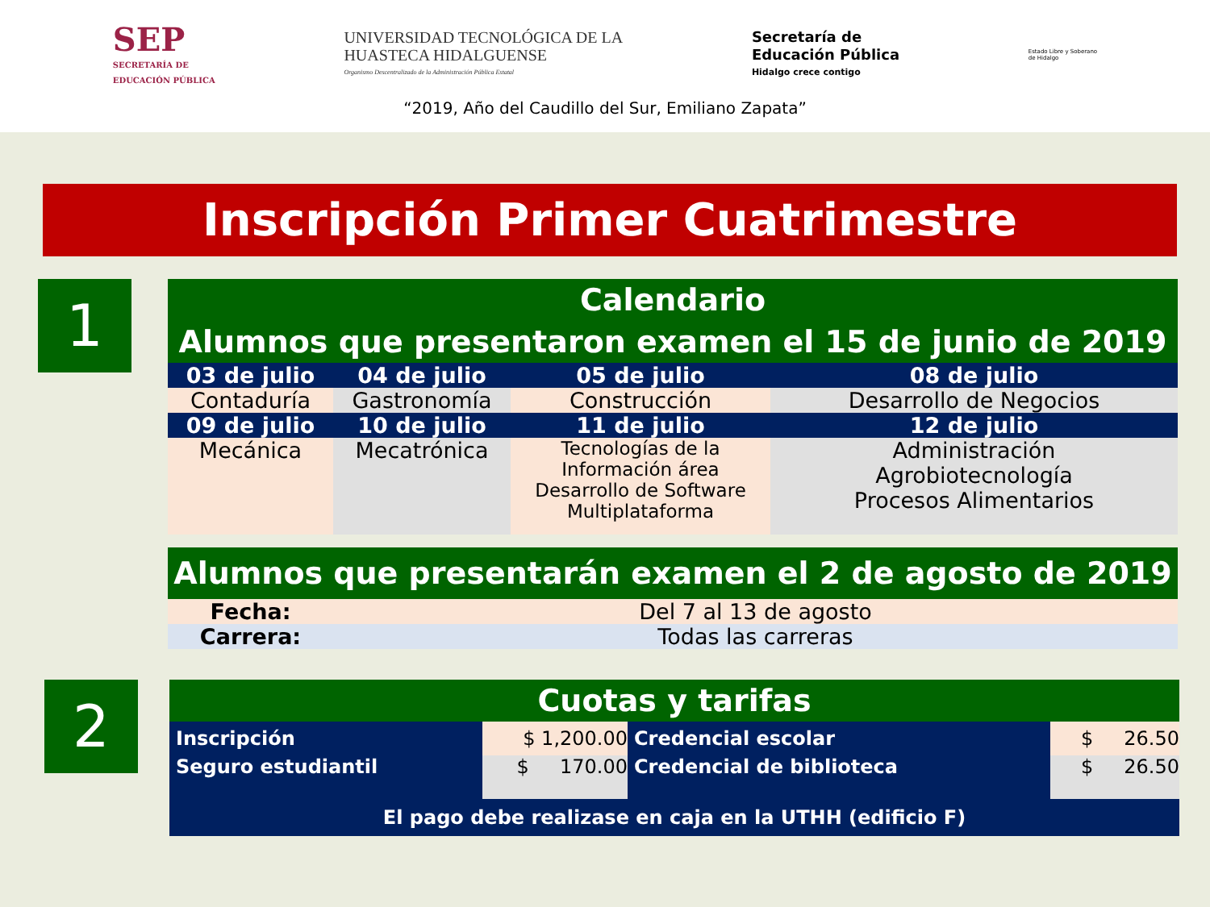SEP
SECRETARÍA DE
EDUCACIÓN PÚBLICA
UNIVERSIDAD TECNOLÓGICA DE LA
HUASTECA HIDALGUENSE
Organismo Descentralizado de la Administración Pública Estatal
Secretaría de
Educación Pública
Hidalgo crece contigo
Estado Libre y Soberano
de Hidalgo
“2019, Año del Caudillo del Sur, Emiliano Zapata”
Inscripción Primer Cuatrimestre
1
| Calendario Alumnos que presentaron examen el 15 de junio de 2019 | | | |
| 03 de julio | 04 de julio | 05 de julio | 08 de julio |
| Contaduría | Gastronomía | Construcción | Desarrollo de Negocios |
| 09 de julio | 10 de julio | 11 de julio | 12 de julio |
| Mecánica | Mecatrónica | Tecnologías de la Información área Desarrollo de Software Multiplataforma | Administración Agrobiotecnología Procesos Alimentarios |
| Alumnos que presentarán examen el 2 de agosto de 2019 | |
| Fecha: | Del 7 al 13 de agosto |
| Carrera: | Todas las carreras |
2
| Cuotas y tarifas | | | |
| Inscripción | $ 1,200.00 | Credencial escolar | $ 26.50 |
| Seguro estudiantil | $ 170.00 | Credencial de biblioteca | $ 26.50 |
| El pago debe realizase en caja en la UTHH (edificio F) | | | |